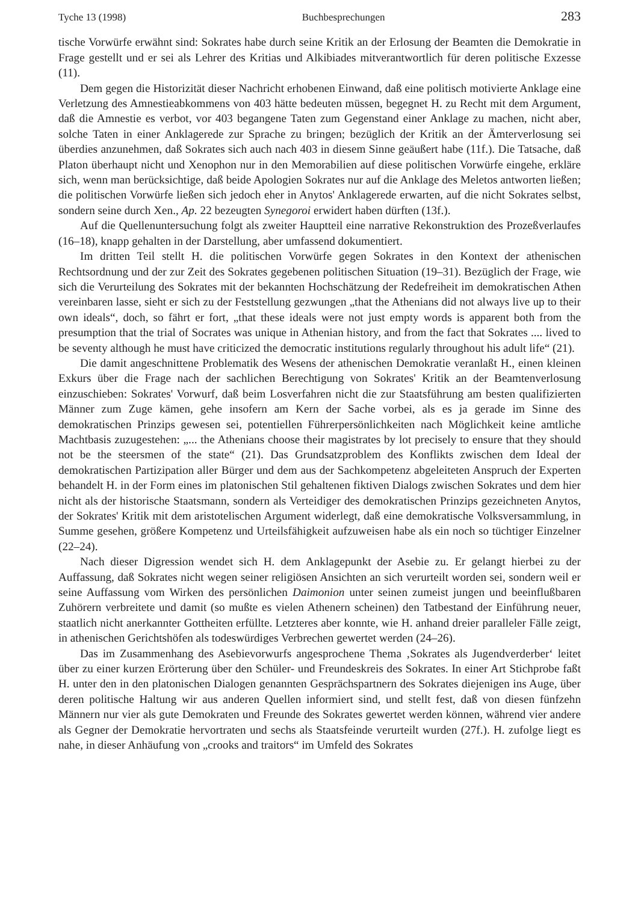Tyche 13 (1998) Buchbesprechungen 283
tische Vorwürfe erwähnt sind: Sokrates habe durch seine Kritik an der Erlosung der Beamten die Demokratie in Frage gestellt und er sei als Lehrer des Kritias und Alkibiades mitverantwortlich für deren politische Exzesse (11).
Dem gegen die Historizität dieser Nachricht erhobenen Einwand, daß eine politisch motivierte Anklage eine Verletzung des Amnestieabkommens von 403 hätte bedeuten müssen, begegnet H. zu Recht mit dem Argument, daß die Amnestie es verbot, vor 403 begangene Taten zum Gegenstand einer Anklage zu machen, nicht aber, solche Taten in einer Anklagerede zur Sprache zu bringen; bezüglich der Kritik an der Ämterverlosung sei überdies anzunehmen, daß Sokrates sich auch nach 403 in diesem Sinne geäußert habe (11f.). Die Tatsache, daß Platon überhaupt nicht und Xenophon nur in den Memorabilien auf diese politischen Vorwürfe eingehe, erkläre sich, wenn man berücksichtige, daß beide Apologien Sokrates nur auf die Anklage des Meletos antworten ließen; die politischen Vorwürfe ließen sich jedoch eher in Anytos' Anklagerede erwarten, auf die nicht Sokrates selbst, sondern seine durch Xen., Ap. 22 bezeugten Synegoroi erwidert haben dürften (13f.).
Auf die Quellenuntersuchung folgt als zweiter Hauptteil eine narrative Rekonstruktion des Prozeßverlaufes (16–18), knapp gehalten in der Darstellung, aber umfassend dokumentiert.
Im dritten Teil stellt H. die politischen Vorwürfe gegen Sokrates in den Kontext der athenischen Rechtsordnung und der zur Zeit des Sokrates gegebenen politischen Situation (19–31). Bezüglich der Frage, wie sich die Verurteilung des Sokrates mit der bekannten Hochschätzung der Redefreiheit im demokratischen Athen vereinbaren lasse, sieht er sich zu der Feststellung gezwungen „that the Athenians did not always live up to their own ideals“, doch, so fährt er fort, „that these ideals were not just empty words is apparent both from the presumption that the trial of Socrates was unique in Athenian history, and from the fact that Sokrates .... lived to be seventy although he must have criticized the democratic institutions regularly throughout his adult life“ (21).
Die damit angeschnittene Problematik des Wesens der athenischen Demokratie veranlaßt H., einen kleinen Exkurs über die Frage nach der sachlichen Berechtigung von Sokrates' Kritik an der Beamtenverlosung einzuschieben: Sokrates' Vorwurf, daß beim Losverfahren nicht die zur Staatsführung am besten qualifizierten Männer zum Zuge kämen, gehe insofern am Kern der Sache vorbei, als es ja gerade im Sinne des demokratischen Prinzips gewesen sei, potentiellen Führerpersönlichkeiten nach Möglichkeit keine amtliche Machtbasis zuzugestehen: „... the Athenians choose their magistrates by lot precisely to ensure that they should not be the steersmen of the state“ (21). Das Grundsatzproblem des Konflikts zwischen dem Ideal der demokratischen Partizipation aller Bürger und dem aus der Sachkompetenz abgeleiteten Anspruch der Experten behandelt H. in der Form eines im platonischen Stil gehaltenen fiktiven Dialogs zwischen Sokrates und dem hier nicht als der historische Staatsmann, sondern als Verteidiger des demokratischen Prinzips gezeichneten Anytos, der Sokrates' Kritik mit dem aristotelischen Argument widerlegt, daß eine demokratische Volksversammlung, in Summe gesehen, größere Kompetenz und Urteilsfähigkeit aufzuweisen habe als ein noch so tüchtiger Einzelner (22–24).
Nach dieser Digression wendet sich H. dem Anklagepunkt der Asebie zu. Er gelangt hierbei zu der Auffassung, daß Sokrates nicht wegen seiner religiösen Ansichten an sich verurteilt worden sei, sondern weil er seine Auffassung vom Wirken des persönlichen Daimonion unter seinen zumeist jungen und beeinflußbaren Zuhörern verbreitete und damit (so mußte es vielen Athenern scheinen) den Tatbestand der Einführung neuer, staatlich nicht anerkannter Gottheiten erfüllte. Letzteres aber konnte, wie H. anhand dreier paralleler Fälle zeigt, in athenischen Gerichtshöfen als todeswürdiges Verbrechen gewertet werden (24–26).
Das im Zusammenhang des Asebievorwurfs angesprochene Thema ‚Sokrates als Jugendverderber‘ leitet über zu einer kurzen Erörterung über den Schüler- und Freundeskreis des Sokrates. In einer Art Stichprobe faßt H. unter den in den platonischen Dialogen genannten Gesprächspartnern des Sokrates diejenigen ins Auge, über deren politische Haltung wir aus anderen Quellen informiert sind, und stellt fest, daß von diesen fünfzehn Männern nur vier als gute Demokraten und Freunde des Sokrates gewertet werden können, während vier andere als Gegner der Demokratie hervortraten und sechs als Staatsfeinde verurteilt wurden (27f.). H. zufolge liegt es nahe, in dieser Anhäufung von „crooks and traitors“ im Umfeld des Sokrates